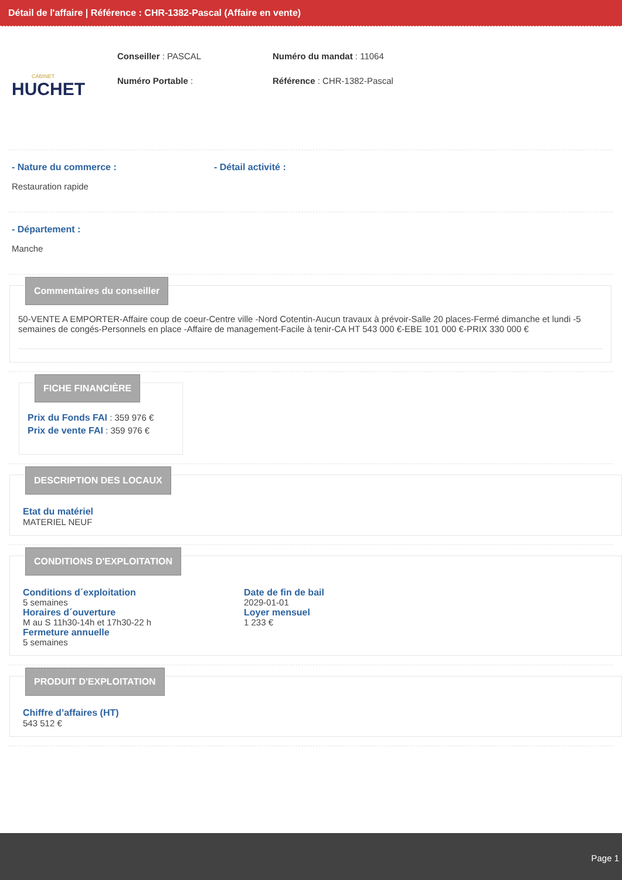Détail de l'affaire | Référence : CHR-1382-Pascal (Affaire en vente)
CABINET
HUCHET
Conseiller : PASCAL
Numéro Portable :
Numéro du mandat : 11064
Référence : CHR-1382-Pascal
- Nature du commerce :
Restauration rapide
- Détail activité :
- Département :
Manche
Commentaires du conseiller
50-VENTE A EMPORTER-Affaire coup de coeur-Centre ville -Nord Cotentin-Aucun travaux à prévoir-Salle 20 places-Fermé dimanche et lundi -5 semaines de congés-Personnels en place -Affaire de management-Facile à tenir-CA HT 543 000 €-EBE 101 000 €-PRIX 330 000 €
FICHE FINANCIÈRE
Prix du Fonds FAI : 359 976 €
Prix de vente FAI : 359 976 €
DESCRIPTION DES LOCAUX
Etat du matériel
MATERIEL NEUF
CONDITIONS D'EXPLOITATION
Conditions d´exploitation
5 semaines
Horaires d´ouverture
M au S 11h30-14h et 17h30-22 h
Fermeture annuelle
5 semaines
Date de fin de bail
2029-01-01
Loyer mensuel
1 233 €
PRODUIT D'EXPLOITATION
Chiffre d’affaires (HT)
543 512 €
Page 1